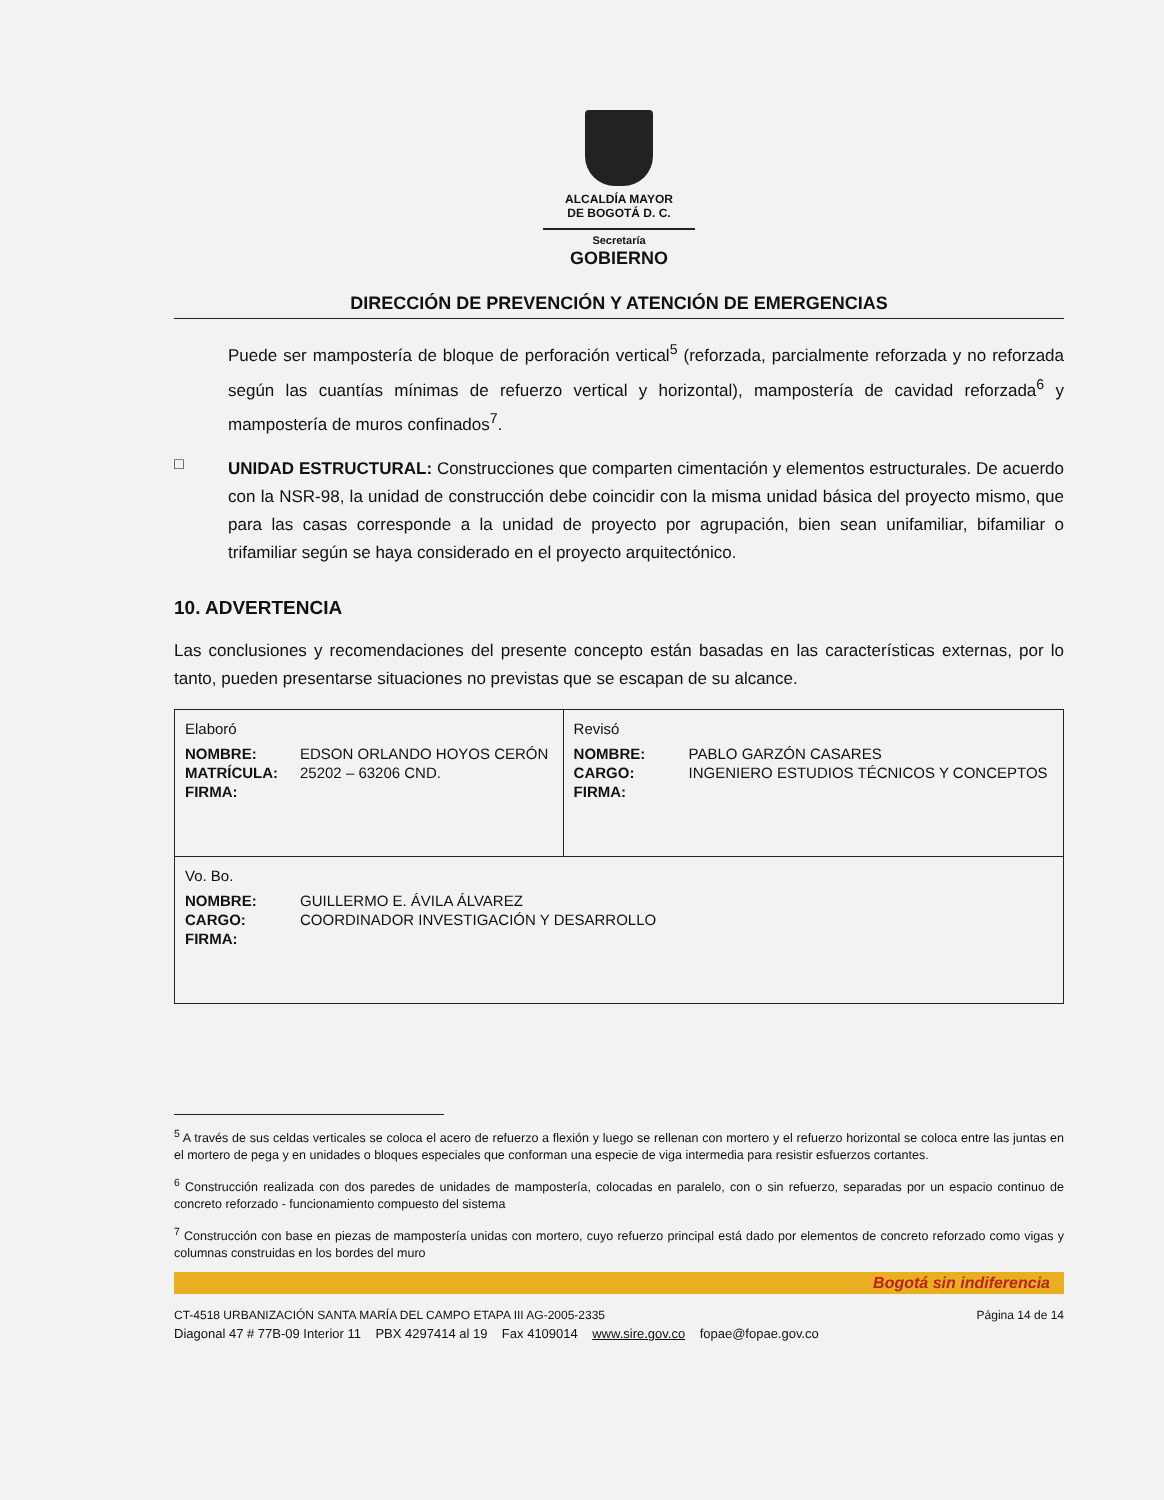ALCALDÍA MAYOR
DE BOGOTÁ D. C.
Secretaría
GOBIERNO
DIRECCIÓN DE PREVENCIÓN Y ATENCIÓN DE EMERGENCIAS
Puede ser mampostería de bloque de perforación vertical<sup>5</sup> (reforzada, parcialmente reforzada y no reforzada según las cuantías mínimas de refuerzo vertical y horizontal), mampostería de cavidad reforzada<sup>6</sup> y mampostería de muros confinados<sup>7</sup>.
□
UNIDAD ESTRUCTURAL: Construcciones que comparten cimentación y elementos estructurales. De acuerdo con la NSR-98, la unidad de construcción debe coincidir con la misma unidad básica del proyecto mismo, que para las casas corresponde a la unidad de proyecto por agrupación, bien sean unifamiliar, bifamiliar o trifamiliar según se haya considerado en el proyecto arquitectónico.
10. ADVERTENCIA
Las conclusiones y recomendaciones del presente concepto están basadas en las características externas, por lo tanto, pueden presentarse situaciones no previstas que se escapan de su alcance.
| Elaboró NOMBRE: EDSON ORLANDO HOYOS CERÓN MATRÍCULA: 25202 – 63206 CND. FIRMA: | Revisó NOMBRE: PABLO GARZÓN CASARES CARGO: INGENIERO ESTUDIOS TÉCNICOS Y CONCEPTOS FIRMA: |
| Vo. Bo. NOMBRE: GUILLERMO E. ÁVILA ÁLVAREZ CARGO: COORDINADOR INVESTIGACIÓN Y DESARROLLO FIRMA: | |
<sup>5</sup> A través de sus celdas verticales se coloca el acero de refuerzo a flexión y luego se rellenan con mortero y el refuerzo horizontal se coloca entre las juntas en el mortero de pega y en unidades o bloques especiales que conforman una especie de viga intermedia para resistir esfuerzos cortantes.
<sup>6</sup> Construcción realizada con dos paredes de unidades de mampostería, colocadas en paralelo, con o sin refuerzo, separadas por un espacio continuo de concreto reforzado - funcionamiento compuesto del sistema
<sup>7</sup> Construcción con base en piezas de mampostería unidas con mortero, cuyo refuerzo principal está dado por elementos de concreto reforzado como vigas y columnas construidas en los bordes del muro
Bogotá sin indiferencia
CT-4518 URBANIZACIÓN SANTA MARÍA DEL CAMPO ETAPA III AG-2005-2335 Página 14 de 14
Diagonal 47 # 77B-09 Interior 11 PBX 4297414 al 19 Fax 4109014 www.sire.gov.co fopae@fopae.gov.co